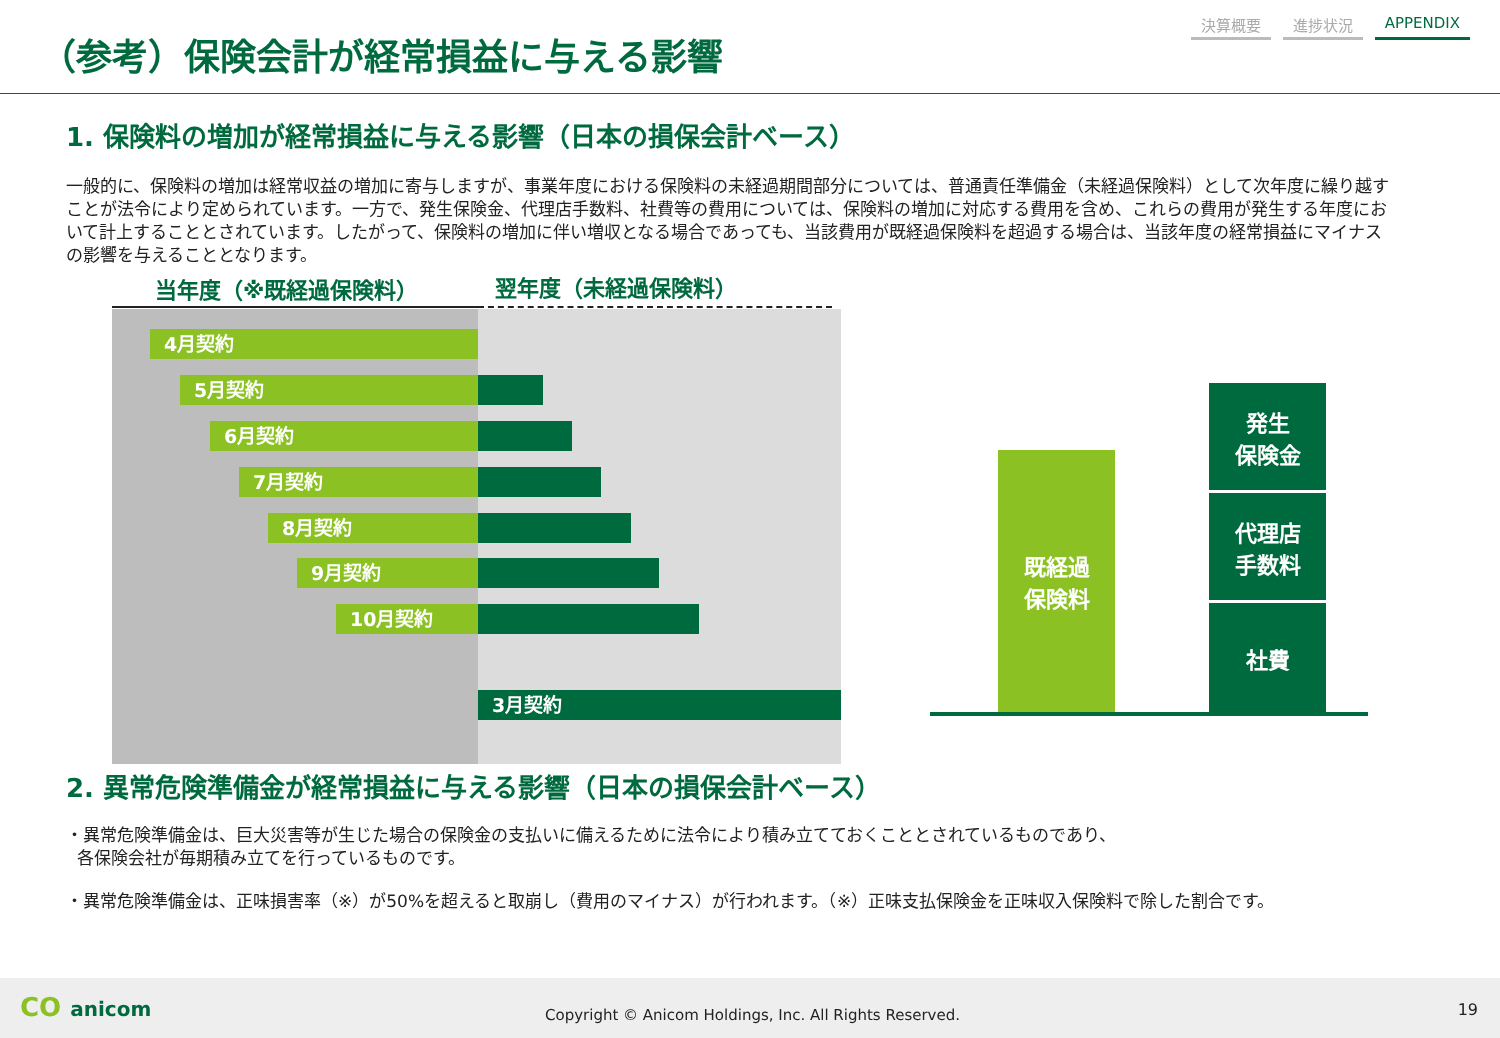（参考）保険会計が経常損益に与える影響
決算概要 進捗状況 APPENDIX
1. 保険料の増加が経常損益に与える影響（日本の損保会計ベース）
一般的に、保険料の増加は経常収益の増加に寄与しますが、事業年度における保険料の未経過期間部分については、普通責任準備金（未経過保険料）として次年度に繰り越すことが法令により定められています。一方で、発生保険金、代理店手数料、社費等の費用については、保険料の増加に対応する費用を含め、これらの費用が発生する年度において計上することとされています。したがって、保険料の増加に伴い増収となる場合であっても、当該費用が既経過保険料を超過する場合は、当該年度の経常損益にマイナスの影響を与えることとなります。
当年度（※既経過保険料） 翌年度（未経過保険料）
4月契約
5月契約
6月契約
7月契約
8月契約
9月契約
10月契約
3月契約
既経過
保険料
発生
保険金
代理店
手数料
社費
2. 異常危険準備金が経常損益に与える影響（日本の損保会計ベース）
・異常危険準備金は、巨大災害等が生じた場合の保険金の支払いに備えるために法令により積み立てておくこととされているものであり、
各保険会社が毎期積み立てを行っているものです。
・異常危険準備金は、正味損害率（※）が50%を超えると取崩し（費用のマイナス）が行われます。（※）正味支払保険金を正味収入保険料で除した割合です。
CO anicom Copyright © Anicom Holdings, Inc. All Rights Reserved. 19